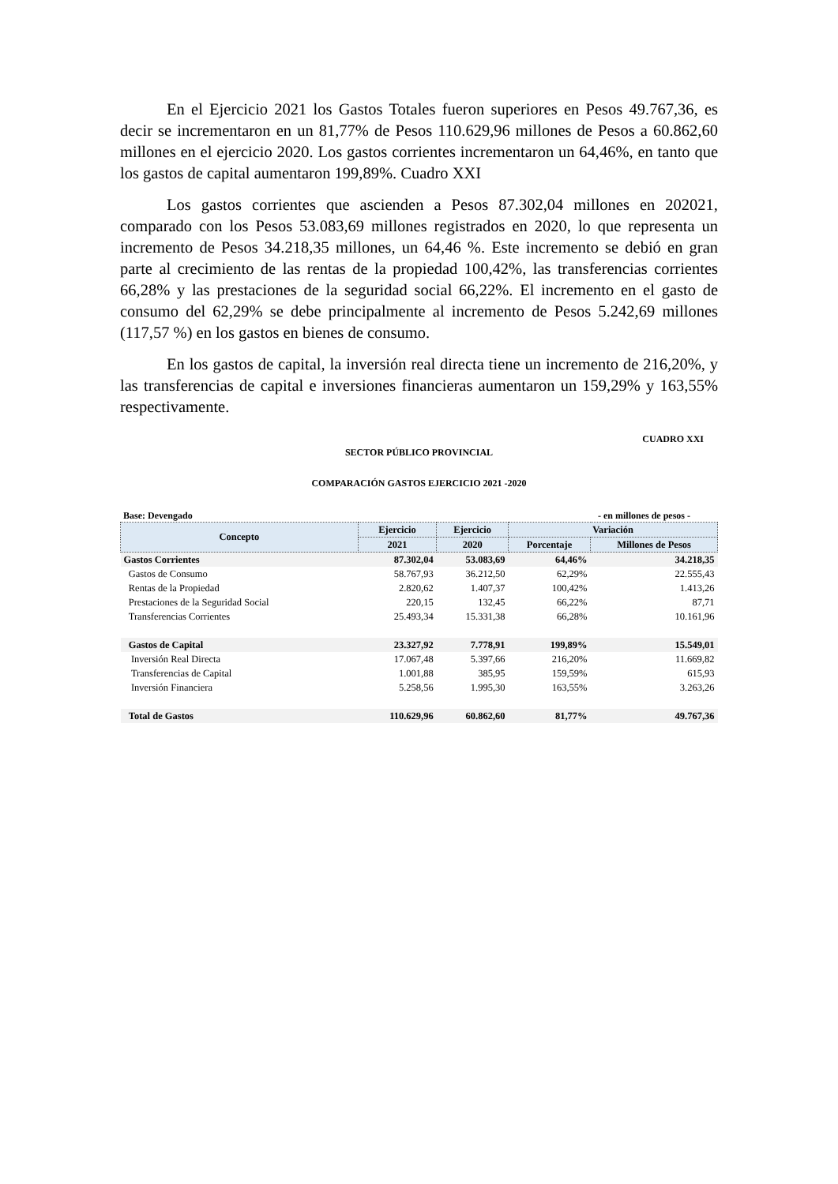En el Ejercicio 2021 los Gastos Totales fueron superiores en Pesos 49.767,36, es decir se incrementaron en un 81,77% de Pesos 110.629,96 millones de Pesos a 60.862,60 millones en el ejercicio 2020. Los gastos corrientes incrementaron un 64,46%, en tanto que los gastos de capital aumentaron 199,89%. Cuadro XXI
Los gastos corrientes que ascienden a Pesos 87.302,04 millones en 202021, comparado con los Pesos 53.083,69 millones registrados en 2020, lo que representa un incremento de Pesos 34.218,35 millones, un 64,46 %. Este incremento se debió en gran parte al crecimiento de las rentas de la propiedad 100,42%, las transferencias corrientes 66,28% y las prestaciones de la seguridad social 66,22%. El incremento en el gasto de consumo del 62,29% se debe principalmente al incremento de Pesos 5.242,69 millones (117,57 %) en los gastos en bienes de consumo.
En los gastos de capital, la inversión real directa tiene un incremento de 216,20%, y las transferencias de capital e inversiones financieras aumentaron un 159,29% y 163,55% respectivamente.
CUADRO XXI
SECTOR PÚBLICO PROVINCIAL
COMPARACIÓN GASTOS EJERCICIO 2021 -2020
Base: Devengado - en millones de pesos -
| Concepto | Ejercicio | Ejercicio | Variación | |
| --- | --- | --- | --- | --- |
| | 2021 | 2020 | Porcentaje | Millones de Pesos |
| Gastos Corrientes | 87.302,04 | 53.083,69 | 64,46% | 34.218,35 |
| Gastos de Consumo | 58.767,93 | 36.212,50 | 62,29% | 22.555,43 |
| Rentas de la Propiedad | 2.820,62 | 1.407,37 | 100,42% | 1.413,26 |
| Prestaciones de la Seguridad Social | 220,15 | 132,45 | 66,22% | 87,71 |
| Transferencias Corrientes | 25.493,34 | 15.331,38 | 66,28% | 10.161,96 |
| Gastos de Capital | 23.327,92 | 7.778,91 | 199,89% | 15.549,01 |
| Inversión Real Directa | 17.067,48 | 5.397,66 | 216,20% | 11.669,82 |
| Transferencias de Capital | 1.001,88 | 385,95 | 159,59% | 615,93 |
| Inversión Financiera | 5.258,56 | 1.995,30 | 163,55% | 3.263,26 |
| Total de Gastos | 110.629,96 | 60.862,60 | 81,77% | 49.767,36 |